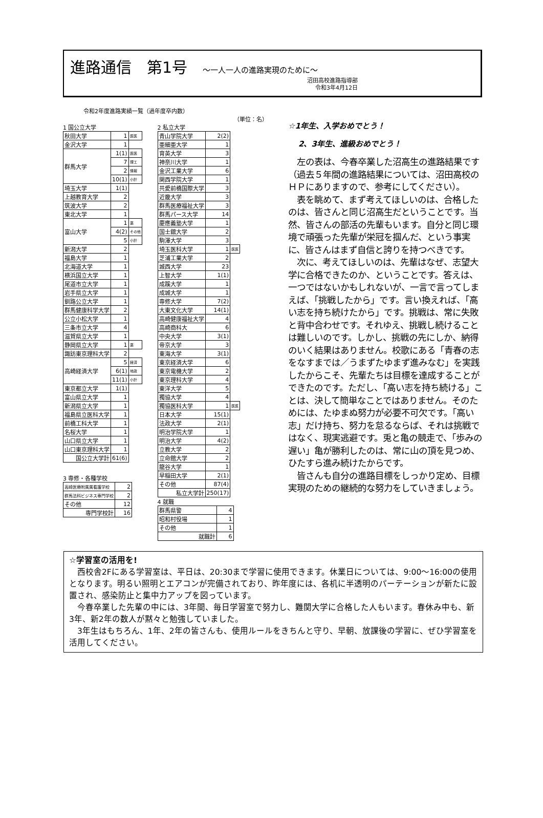進路通信　第1号 〜一人一人の進路実現のために〜
沼田高校進路指導部
令和3年4月12日
令和2年度進路実績一覧（過年度卒内数）
（単位：名）
1 国公立大学
| 秋田大学 | 1 | 医医 |
| 金沢大学 | 1 | |
| 群馬大学 | 1(1) | 医医 |
| | 7 | 理工 |
| | 2 | 情報 |
| | 10(1) | 小計 |
| 埼玉大学 | 1(1) | |
| 上越教育大学 | 2 | |
| 筑波大学 | 2 | |
| 東北大学 | 1 | |
| 富山大学 | 1 | 薬 |
| | 4(2) | その他 |
| | 5 | 小計 |
| 新潟大学 | 2 | |
| 福島大学 | 1 | |
| 北海道大学 | 1 | |
| 横浜国立大学 | 1 | |
| 尾道市立大学 | 1 | |
| 岩手県立大学 | 1 | |
| 釧路公立大学 | 1 | |
| 群馬健康科学大学 | 2 | |
| 公立小松大学 | 1 | |
| 三条市立大学 | 4 | |
| 滋賀県立大学 | 1 | |
| 静岡県立大学 | 1 | 薬 |
| 諏訪東京理科大学 | 2 | |
| 高崎経済大学 | 5 | 経済 |
| | 6(1) | 地政 |
| | 11(1) | 小計 |
| 東京都立大学 | 1(1) | |
| 富山県立大学 | 1 | |
| 新潟県立大学 | 1 | |
| 福島県立医科大学 | 1 | |
| 前橋工科大学 | 1 | |
| 名桜大学 | 1 | |
| 山口県立大学 | 1 | |
| 山口東京理科大学 | 1 | |
| 国公立大学計 | 61(6) | |
3 専修・各種学校
| 高崎医療附属属看護学校 | 2 |
| 群馬法科ビジネス専門学校 | 2 |
| その他 | 12 |
| 専門学校計 | 16 |
2 私立大学
| 青山学院大学 | 2(2) | |
| 亜細亜大学 | 1 | |
| 育英大学 | 3 | |
| 神奈川大学 | 1 | |
| 金沢工業大学 | 6 | |
| 関西学院大学 | 1 | |
| 共愛前橋国際大学 | 3 | |
| 近畿大学 | 3 | |
| 群馬医療福祉大学 | 3 | |
| 群馬パース大学 | 14 | |
| 慶應義塾大学 | 1 | |
| 国士舘大学 | 2 | |
| 駒澤大学 | 3 | |
| 埼玉医科大学 | 1 | 医医 |
| 芝浦工業大学 | 2 | |
| 城西大学 | 23 | |
| 上智大学 | 1(1) | |
| 成蹊大学 | 1 | |
| 成城大学 | 1 | |
| 専修大学 | 7(2) | |
| 大東文化大学 | 14(1) | |
| 高崎健康福祉大学 | 4 | |
| 高崎商科大 | 6 | |
| 中央大学 | 3(1) | |
| 帝京大学 | 3 | |
| 東海大学 | 3(1) | |
| 東京経済大学 | 6 | |
| 東京電機大学 | 2 | |
| 東京理科大学 | 4 | |
| 東洋大学 | 5 | |
| 獨協大学 | 4 | |
| 獨協医科大学 | 1 | 医医 |
| 日本大学 | 15(1) | |
| 法政大学 | 2(1) | |
| 明治学院大学 | 1 | |
| 明治大学 | 4(2) | |
| 立教大学 | 2 | |
| 立命館大学 | 2 | |
| 龍谷大学 | 1 | |
| 早稲田大学 | 2(1) | |
| その他 | 87(4) | |
| 私立大学計 | 250(17) | |
4 就職
| 群馬県警 | 4 |
| 昭和村役場 | 1 |
| その他 | 1 |
| 就職計 | 6 |
☆1年生、入学おめでとう！
2、3年生、進級おめでとう！
　左の表は、今春卒業した沼高生の進路結果です（過去５年間の進路結果については、沼田高校のＨＰにありますので、参考にしてください）。
　表を眺めて、まず考えてほしいのは、合格したのは、皆さんと同じ沼高生だということです。当然、皆さんの部活の先輩もいます。自分と同じ環境で頑張った先輩が栄冠を掴んだ、という事実に、皆さんはまず自信と誇りを持つべきです。
　次に、考えてほしいのは、先輩はなぜ、志望大学に合格できたのか、ということです。答えは、一つではないかもしれないが、一言で言ってしまえば、「挑戦したから」です。言い換えれば、「高い志を持ち続けたから」です。挑戦は、常に失敗と背中合わせです。それゆえ、挑戦し続けることは難しいのです。しかし、挑戦の先にしか、納得のいく結果はありません。校歌にある「青春の志をなすまでは／うまずたゆまず進みなむ」を実践したからこそ、先輩たちは目標を達成することができたのです。ただし、「高い志を持ち続ける」ことは、決して簡単なことではありません。そのためには、たゆまぬ努力が必要不可欠です。「高い志」だけ持ち、努力を怠るならば、それは挑戦ではなく、現実逃避です。兎と亀の競走で、「歩みの遅い」亀が勝利したのは、常に山の頂を見つめ、ひたすら進み続けたからです。
　皆さんも自分の進路目標をしっかり定め、目標実現のための継続的な努力をしていきましょう。
☆学習室の活用を!
　西校舎2Fにある学習室は、平日は、20:30まで学習に使用できます。休業日については、9:00〜16:00の使用となります。明るい照明とエアコンが完備されており、昨年度には、各机に半透明のパーテーションが新たに設置され、感染防止と集中力アップを図っています。
　今春卒業した先輩の中には、3年間、毎日学習室で努力し、難関大学に合格した人もいます。春休み中も、新3年、新2年の数人が黙々と勉強していました。
　3年生はもちろん、1年、2年の皆さんも、使用ルールをきちんと守り、早朝、放課後の学習に、ぜひ学習室を活用してください。